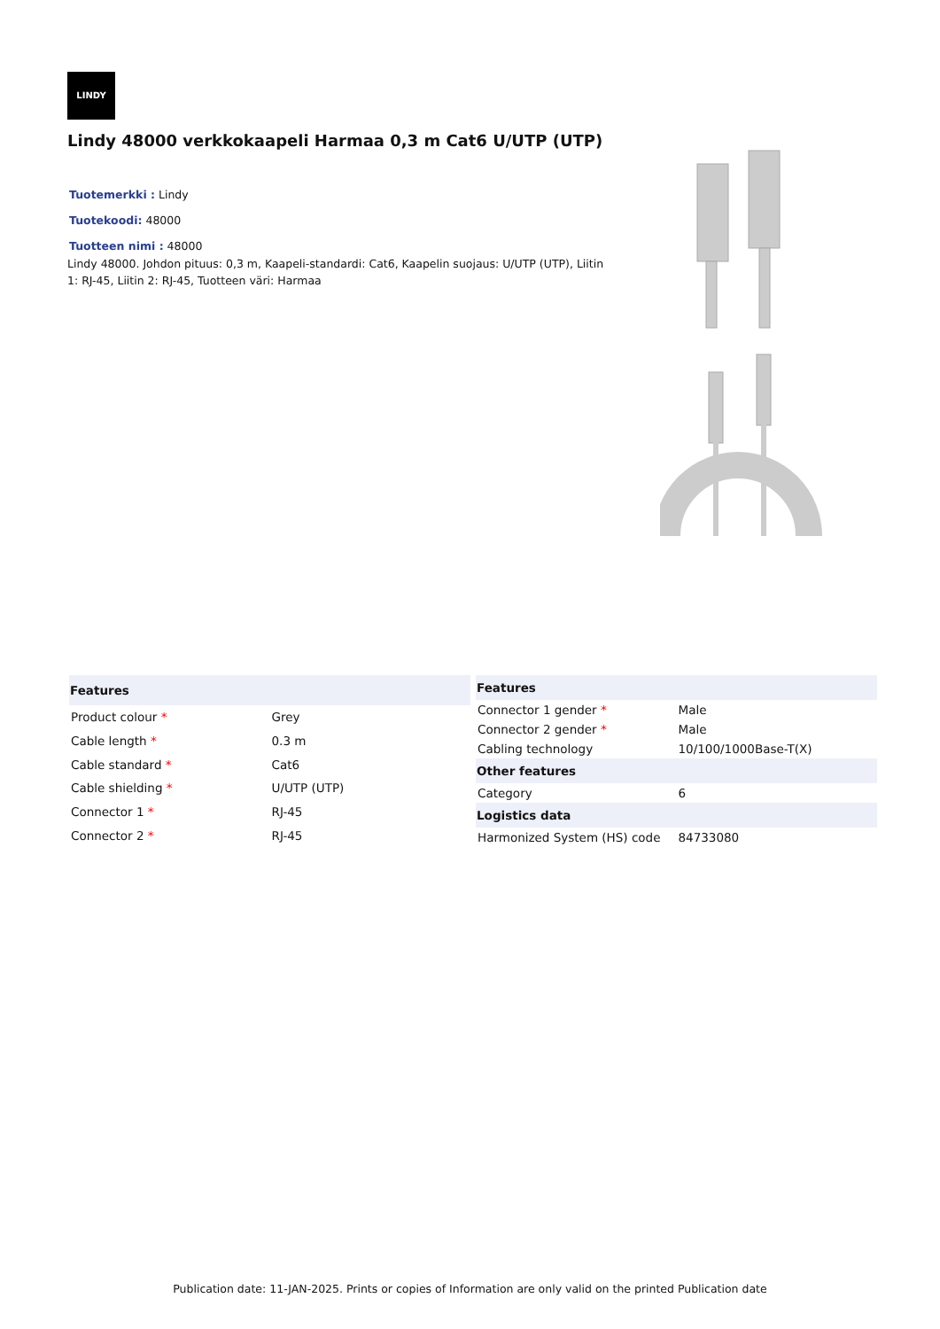LINDY
Lindy 48000 verkkokaapeli Harmaa 0,3 m Cat6 U/UTP (UTP)
Tuotemerkki : Lindy Tuotekoodi: 48000 Tuotteen nimi : 48000
Lindy 48000. Johdon pituus: 0,3 m, Kaapeli-standardi: Cat6, Kaapelin suojaus: U/UTP (UTP), Liitin 1: RJ-45, Liitin 2: RJ-45, Tuotteen väri: Harmaa
| Features | |
| --- | --- |
| Product colour * | Grey |
| Cable length * | 0.3 m |
| Cable standard * | Cat6 |
| Cable shielding * | U/UTP (UTP) |
| Connector 1 * | RJ-45 |
| Connector 2 * | RJ-45 |
| Features | |
| --- | --- |
| Connector 1 gender * | Male |
| Connector 2 gender * | Male |
| Cabling technology | 10/100/1000Base-T(X) |
| Other features | |
| Category | 6 |
| Logistics data | |
| Harmonized System (HS) code | 84733080 |
Publication date: 11-JAN-2025. Prints or copies of Information are only valid on the printed Publication date